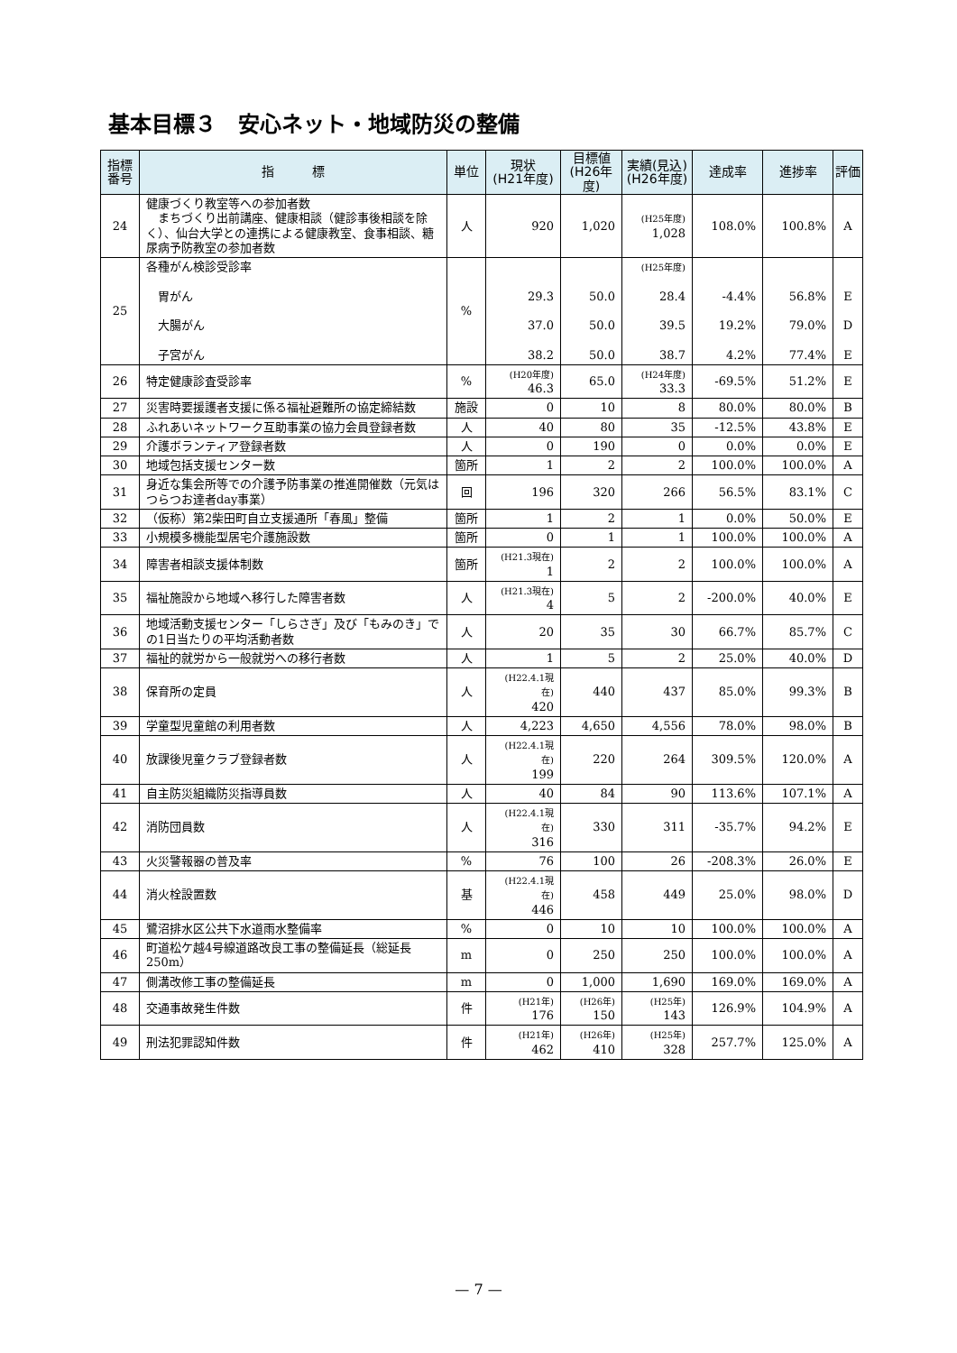基本目標３　安心ネット・地域防災の整備
| 指標 番号 | 指 標 | 単位 | 現状 (H21年度) | 目標値 (H26年度) | 実績(見込) (H26年度) | 達成率 | 進捗率 | 評価 |
| --- | --- | --- | --- | --- | --- | --- | --- | --- |
| 24 | 健康づくり教室等への参加者数 まちづくり出前講座、健康相談（健診事後相談を除く）、仙台大学との連携による健康教室、食事相談、糖尿病予防教室の参加者数 | 人 | 920 | 1,020 | (H25年度) 1,028 | 108.0% | 100.8% | A |
| 25 | 各種がん検診受診率 胃がん 大腸がん 子宮がん | % | 29.3 37.0 38.2 | 50.0 50.0 50.0 | (H25年度) 28.4 39.5 38.7 | -4.4% 19.2% 4.2% | 56.8% 79.0% 77.4% | E D E |
| 26 | 特定健康診査受診率 | % | (H20年度) 46.3 | 65.0 | (H24年度) 33.3 | -69.5% | 51.2% | E |
| 27 | 災害時要援護者支援に係る福祉避難所の協定締結数 | 施設 | 0 | 10 | 8 | 80.0% | 80.0% | B |
| 28 | ふれあいネットワーク互助事業の協力会員登録者数 | 人 | 40 | 80 | 35 | -12.5% | 43.8% | E |
| 29 | 介護ボランティア登録者数 | 人 | 0 | 190 | 0 | 0.0% | 0.0% | E |
| 30 | 地域包括支援センター数 | 箇所 | 1 | 2 | 2 | 100.0% | 100.0% | A |
| 31 | 身近な集会所等での介護予防事業の推進開催数（元気はつらつお達者day事業） | 回 | 196 | 320 | 266 | 56.5% | 83.1% | C |
| 32 | （仮称）第2柴田町自立支援通所「春風」整備 | 箇所 | 1 | 2 | 1 | 0.0% | 50.0% | E |
| 33 | 小規模多機能型居宅介護施設数 | 箇所 | 0 | 1 | 1 | 100.0% | 100.0% | A |
| 34 | 障害者相談支援体制数 | 箇所 | (H21.3現在) 1 | 2 | 2 | 100.0% | 100.0% | A |
| 35 | 福祉施設から地域へ移行した障害者数 | 人 | (H21.3現在) 4 | 5 | 2 | -200.0% | 40.0% | E |
| 36 | 地域活動支援センター「しらさぎ」及び「もみのき」での1日当たりの平均活動者数 | 人 | 20 | 35 | 30 | 66.7% | 85.7% | C |
| 37 | 福祉的就労から一般就労への移行者数 | 人 | 1 | 5 | 2 | 25.0% | 40.0% | D |
| 38 | 保育所の定員 | 人 | (H22.4.1現在) 420 | 440 | 437 | 85.0% | 99.3% | B |
| 39 | 学童型児童館の利用者数 | 人 | 4,223 | 4,650 | 4,556 | 78.0% | 98.0% | B |
| 40 | 放課後児童クラブ登録者数 | 人 | (H22.4.1現在) 199 | 220 | 264 | 309.5% | 120.0% | A |
| 41 | 自主防災組織防災指導員数 | 人 | 40 | 84 | 90 | 113.6% | 107.1% | A |
| 42 | 消防団員数 | 人 | (H22.4.1現在) 316 | 330 | 311 | -35.7% | 94.2% | E |
| 43 | 火災警報器の普及率 | % | 76 | 100 | 26 | -208.3% | 26.0% | E |
| 44 | 消火栓設置数 | 基 | (H22.4.1現在) 446 | 458 | 449 | 25.0% | 98.0% | D |
| 45 | 鷺沼排水区公共下水道雨水整備率 | % | 0 | 10 | 10 | 100.0% | 100.0% | A |
| 46 | 町道松ケ越4号線道路改良工事の整備延長（総延長250m） | m | 0 | 250 | 250 | 100.0% | 100.0% | A |
| 47 | 側溝改修工事の整備延長 | m | 0 | 1,000 | 1,690 | 169.0% | 169.0% | A |
| 48 | 交通事故発生件数 | 件 | (H21年) 176 | (H26年) 150 | (H25年) 143 | 126.9% | 104.9% | A |
| 49 | 刑法犯罪認知件数 | 件 | (H21年) 462 | (H26年) 410 | (H25年) 328 | 257.7% | 125.0% | A |
— 7 —